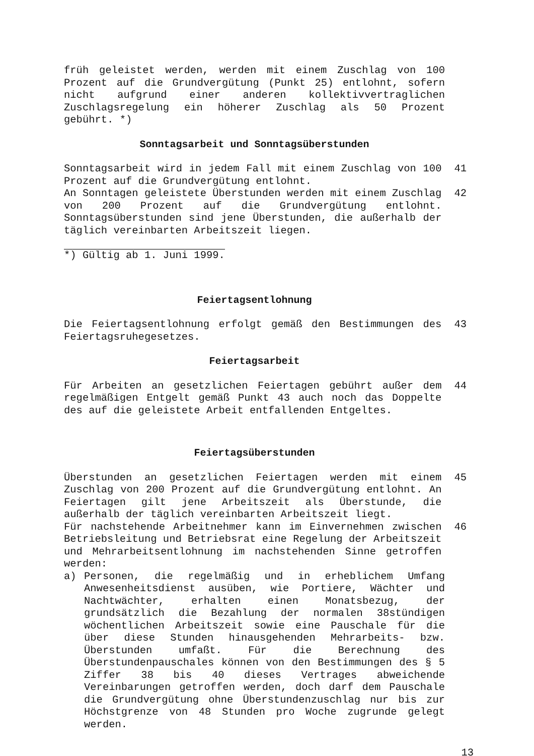früh geleistet werden, werden mit einem Zuschlag von 100 Prozent auf die Grundvergütung (Punkt 25) entlohnt, sofern nicht aufgrund einer anderen kollektivvertraglichen Zuschlagsregelung ein höherer Zuschlag als 50 Prozent gebührt. *)
Sonntagsarbeit und Sonntagsüberstunden
Sonntagsarbeit wird in jedem Fall mit einem Zuschlag von 100 Prozent auf die Grundvergütung entlohnt.
41
An Sonntagen geleistete Überstunden werden mit einem Zuschlag von 200 Prozent auf die Grundvergütung entlohnt. Sonntagsüberstunden sind jene Überstunden, die außerhalb der täglich vereinbarten Arbeitszeit liegen.
42
*) Gültig ab 1. Juni 1999.
Feiertagsentlohnung
Die Feiertagsentlohnung erfolgt gemäß den Bestimmungen des Feiertagsruhegesetzes.
43
Feiertagsarbeit
Für Arbeiten an gesetzlichen Feiertagen gebührt außer dem regelmäßigen Entgelt gemäß Punkt 43 auch noch das Doppelte des auf die geleistete Arbeit entfallenden Entgeltes.
44
Feiertagsüberstunden
Überstunden an gesetzlichen Feiertagen werden mit einem Zuschlag von 200 Prozent auf die Grundvergütung entlohnt. An Feiertagen gilt jene Arbeitszeit als Überstunde, die außerhalb der täglich vereinbarten Arbeitszeit liegt.
45
Für nachstehende Arbeitnehmer kann im Einvernehmen zwischen Betriebsleitung und Betriebsrat eine Regelung der Arbeitszeit und Mehrarbeitsentlohnung im nachstehenden Sinne getroffen werden:
46
a) Personen, die regelmäßig und in erheblichem Umfang Anwesenheitsdienst ausüben, wie Portiere, Wächter und Nachtwächter, erhalten einen Monatsbezug, der grundsätzlich die Bezahlung der normalen 38stündigen wöchentlichen Arbeitszeit sowie eine Pauschale für die über diese Stunden hinausgehenden Mehrarbeits- bzw. Überstunden umfaßt. Für die Berechnung des Überstundenpauschales können von den Bestimmungen des § 5 Ziffer 38 bis 40 dieses Vertrages abweichende Vereinbarungen getroffen werden, doch darf dem Pauschale die Grundvergütung ohne Überstundenzuschlag nur bis zur Höchstgrenze von 48 Stunden pro Woche zugrunde gelegt werden.
13